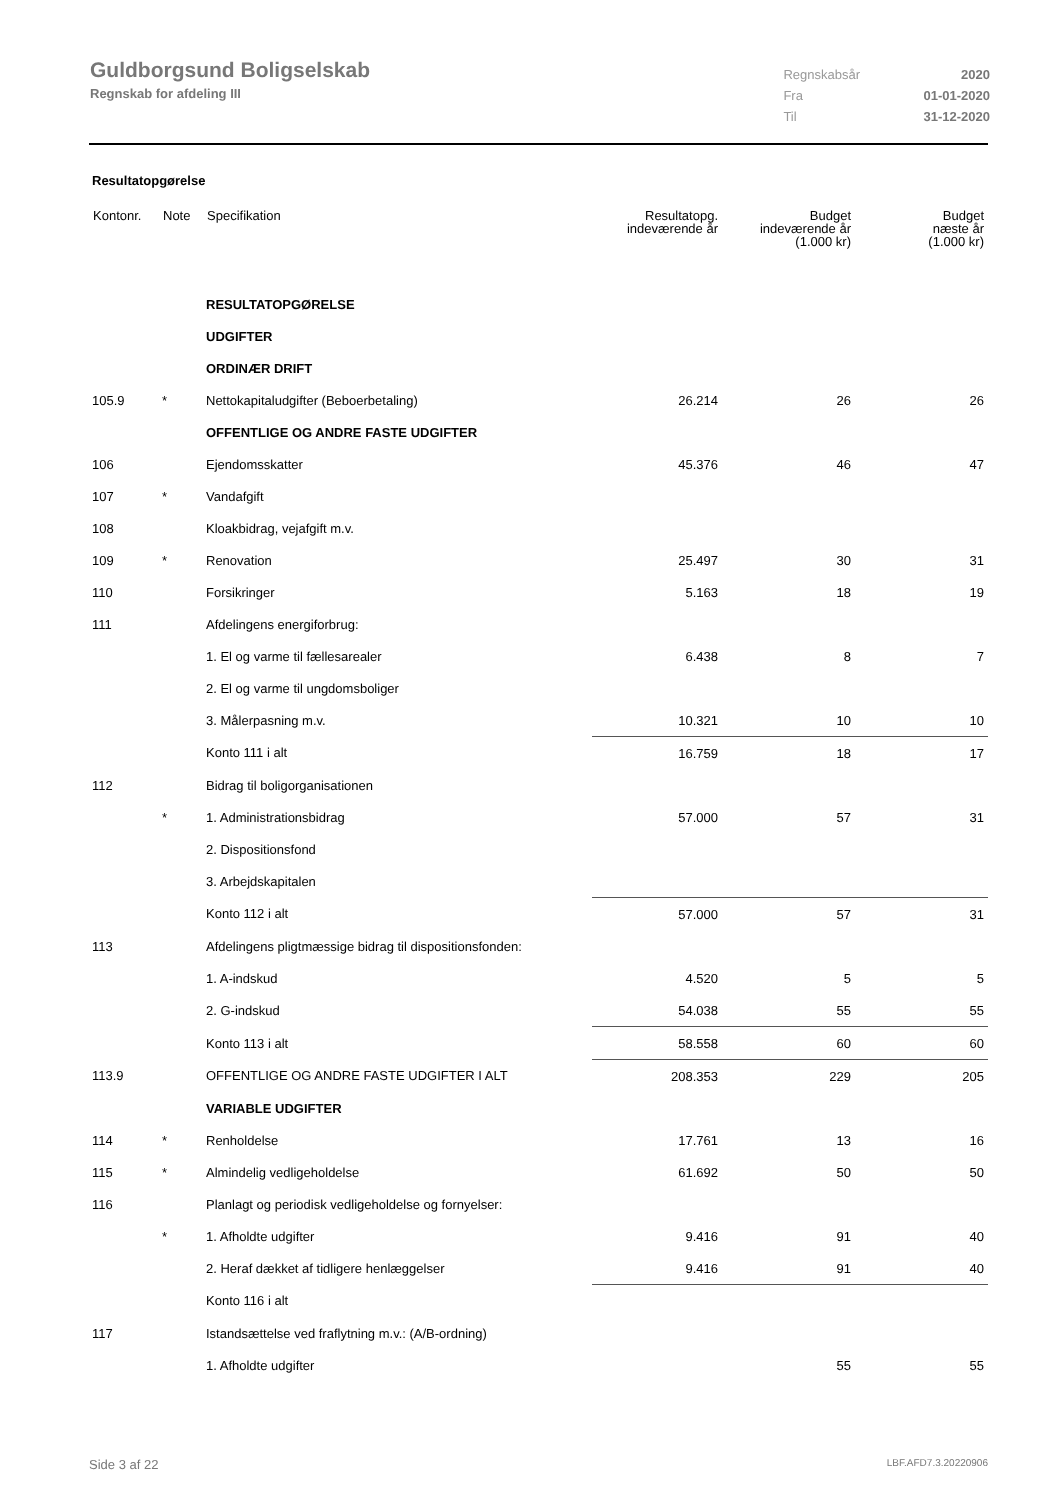Guldborgsund Boligselskab
Regnskab for afdeling III
| Regnskabsår | 2020 |
| Fra | 01-01-2020 |
| Til | 31-12-2020 |
Resultatopgørelse
| Kontonr. | Note | Specifikation | Resultatopg. indeværende år | Budget indeværende år (1.000 kr) | Budget næste år (1.000 kr) |
| --- | --- | --- | --- | --- | --- |
| | | RESULTATOPGØRELSE | | | |
| | | UDGIFTER | | | |
| | | ORDINÆR DRIFT | | | |
| 105.9 | * | Nettokapitaludgifter (Beboerbetaling) | 26.214 | 26 | 26 |
| | | OFFENTLIGE OG ANDRE FASTE UDGIFTER | | | |
| 106 | | Ejendomsskatter | 45.376 | 46 | 47 |
| 107 | * | Vandafgift | | | |
| 108 | | Kloakbidrag, vejafgift m.v. | | | |
| 109 | * | Renovation | 25.497 | 30 | 31 |
| 110 | | Forsikringer | 5.163 | 18 | 19 |
| 111 | | Afdelingens energiforbrug: | | | |
| | | 1. El og varme til fællesarealer | 6.438 | 8 | 7 |
| | | 2. El og varme til ungdomsboliger | | | |
| | | 3. Målerpasning m.v. | 10.321 | 10 | 10 |
| | | Konto 111 i alt | 16.759 | 18 | 17 |
| 112 | | Bidrag til boligorganisationen | | | |
| | * | 1. Administrationsbidrag | 57.000 | 57 | 31 |
| | | 2. Dispositionsfond | | | |
| | | 3. Arbejdskapitalen | | | |
| | | Konto 112 i alt | 57.000 | 57 | 31 |
| 113 | | Afdelingens pligtmæssige bidrag til dispositionsfonden: | | | |
| | | 1. A-indskud | 4.520 | 5 | 5 |
| | | 2. G-indskud | 54.038 | 55 | 55 |
| | | Konto 113 i alt | 58.558 | 60 | 60 |
| 113.9 | | OFFENTLIGE OG ANDRE FASTE UDGIFTER I ALT | 208.353 | 229 | 205 |
| | | VARIABLE UDGIFTER | | | |
| 114 | * | Renholdelse | 17.761 | 13 | 16 |
| 115 | * | Almindelig vedligeholdelse | 61.692 | 50 | 50 |
| 116 | | Planlagt og periodisk vedligeholdelse og fornyelser: | | | |
| | * | 1. Afholdte udgifter | 9.416 | 91 | 40 |
| | | 2. Heraf dækket af tidligere henlæggelser | 9.416 | 91 | 40 |
| | | Konto 116 i alt | | | |
| 117 | | Istandsættelse ved fraflytning m.v.: (A/B-ordning) | | | |
| | | 1. Afholdte udgifter | | 55 | 55 |
Side 3 af 22 LBF.AFD7.3.20220906